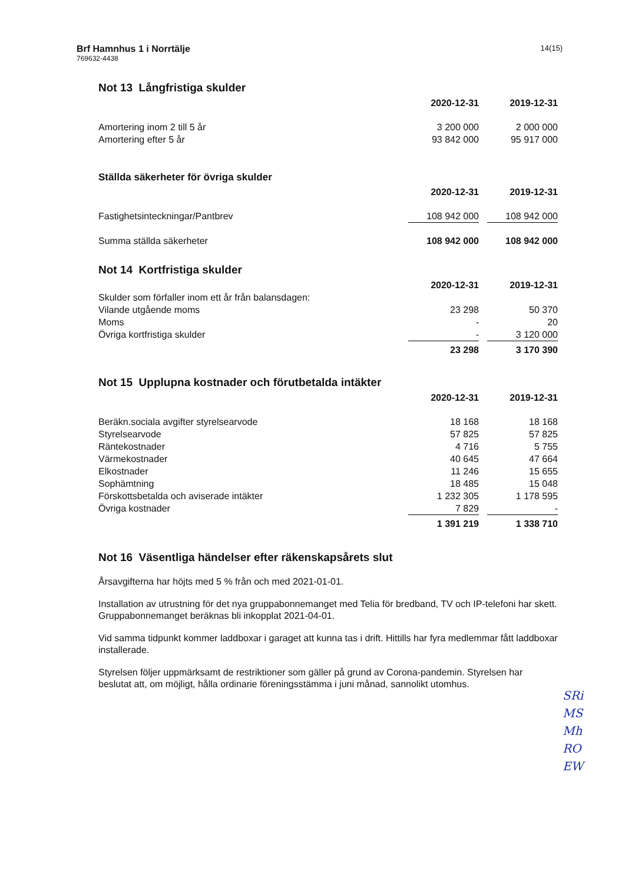Brf Hamnhus 1 i Norrtälje
769632-4438
14(15)
Not 13 Långfristiga skulder
| | 2020-12-31 | | 2019-12-31 |
| --- | --- | --- | --- |
| Amortering inom 2 till 5 år | 3 200 000 | | 2 000 000 |
| Amortering efter 5 år | 93 842 000 | | 95 917 000 |
Ställda säkerheter för övriga skulder
| | 2020-12-31 | | 2019-12-31 |
| --- | --- | --- | --- |
| Fastighetsinteckningar/Pantbrev | 108 942 000 | | 108 942 000 |
| Summa ställda säkerheter | 108 942 000 | | 108 942 000 |
Not 14 Kortfristiga skulder
| | 2020-12-31 | | 2019-12-31 |
| --- | --- | --- | --- |
| Skulder som förfaller inom ett år från balansdagen: | | | |
| Vilande utgående moms | 23 298 | | 50 370 |
| Moms | - | | 20 |
| Övriga kortfristiga skulder | - | | 3 120 000 |
| | 23 298 | | 3 170 390 |
Not 15 Upplupna kostnader och förutbetalda intäkter
| | 2020-12-31 | | 2019-12-31 |
| --- | --- | --- | --- |
| Beräkn.sociala avgifter styrelsearvode | 18 168 | | 18 168 |
| Styrelsearvode | 57 825 | | 57 825 |
| Räntekostnader | 4 716 | | 5 755 |
| Värmekostnader | 40 645 | | 47 664 |
| Elkostnader | 11 246 | | 15 655 |
| Sophämtning | 18 485 | | 15 048 |
| Förskottsbetalda och aviserade intäkter | 1 232 305 | | 1 178 595 |
| Övriga kostnader | 7 829 | | - |
| | 1 391 219 | | 1 338 710 |
Not 16 Väsentliga händelser efter räkenskapsårets slut
Årsavgifterna har höjts med 5 % från och med 2021-01-01.
Installation av utrustning för det nya gruppabonnemanget med Telia för bredband, TV och IP-telefoni har skett. Gruppabonnemanget beräknas bli inkopplat 2021-04-01.
Vid samma tidpunkt kommer laddboxar i garaget att kunna tas i drift. Hittills har fyra medlemmar fått laddboxar installerade.
Styrelsen följer uppmärksamt de restriktioner som gäller på grund av Corona-pandemin. Styrelsen har beslutat att, om möjligt, hålla ordinarie föreningsstämma i juni månad, sannolikt utomhus.
SRi
MS
Mh
RO
EW